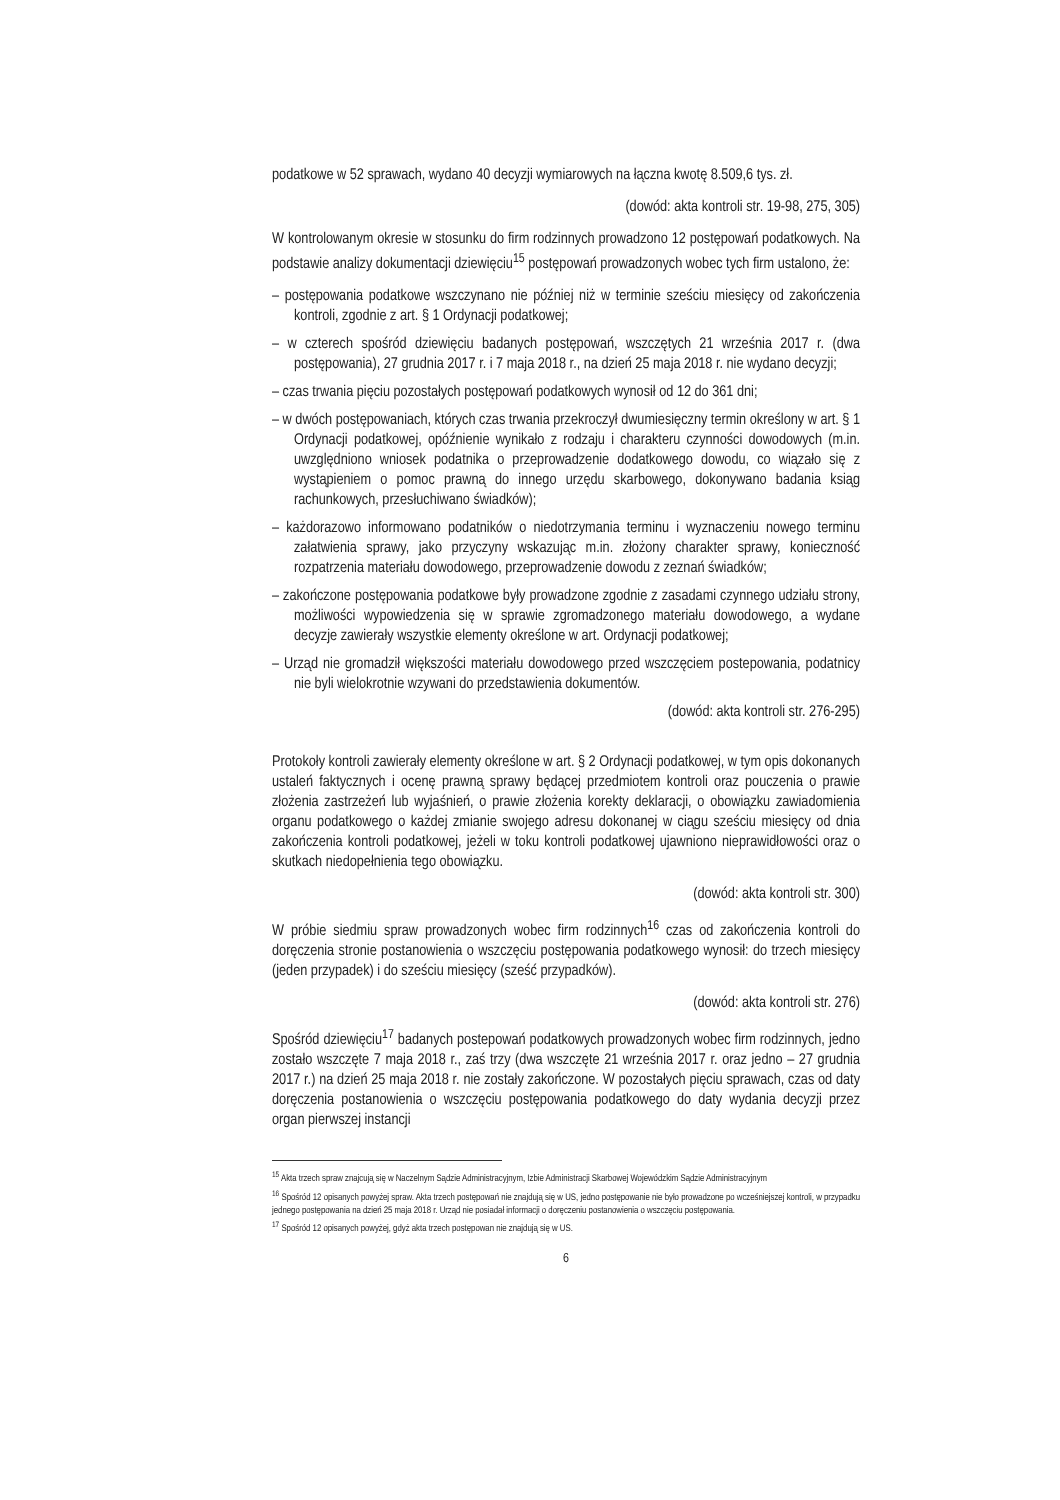podatkowe w 52 sprawach, wydano 40 decyzji wymiarowych na łączna kwotę 8.509,6 tys. zł.
(dowód: akta kontroli str. 19-98, 275, 305)
W kontrolowanym okresie w stosunku do firm rodzinnych prowadzono 12 postępowań podatkowych. Na podstawie analizy dokumentacji dziewięciu<sup>15</sup> postępowań prowadzonych wobec tych firm ustalono, że:
– postępowania podatkowe wszczynano nie później niż w terminie sześciu miesięcy od zakończenia kontroli, zgodnie z art. § 1 Ordynacji podatkowej;
– w czterech spośród dziewięciu badanych postępowań, wszczętych 21 września 2017 r. (dwa postępowania), 27 grudnia 2017 r. i 7 maja 2018 r., na dzień 25 maja 2018 r. nie wydano decyzji;
– czas trwania pięciu pozostałych postępowań podatkowych wynosił od 12 do 361 dni;
– w dwóch postępowaniach, których czas trwania przekroczył dwumiesięczny termin określony w art. § 1 Ordynacji podatkowej, opóźnienie wynikało z rodzaju i charakteru czynności dowodowych (m.in. uwzględniono wniosek podatnika o przeprowadzenie dodatkowego dowodu, co wiązało się z wystąpieniem o pomoc prawną do innego urzędu skarbowego, dokonywano badania ksiąg rachunkowych, przesłuchiwano świadków);
– każdorazowo informowano podatników o niedotrzymania terminu i wyznaczeniu nowego terminu załatwienia sprawy, jako przyczyny wskazując m.in. złożony charakter sprawy, konieczność rozpatrzenia materiału dowodowego, przeprowadzenie dowodu z zeznań świadków;
– zakończone postępowania podatkowe były prowadzone zgodnie z zasadami czynnego udziału strony, możliwości wypowiedzenia się w sprawie zgromadzonego materiału dowodowego, a wydane decyzje zawierały wszystkie elementy określone w art. Ordynacji podatkowej;
– Urząd nie gromadził większości materiału dowodowego przed wszczęciem postepowania, podatnicy nie byli wielokrotnie wzywani do przedstawienia dokumentów.
(dowód: akta kontroli str. 276-295)
Protokoły kontroli zawierały elementy określone w art. § 2 Ordynacji podatkowej, w tym opis dokonanych ustaleń faktycznych i ocenę prawną sprawy będącej przedmiotem kontroli oraz pouczenia o prawie złożenia zastrzeżeń lub wyjaśnień, o prawie złożenia korekty deklaracji, o obowiązku zawiadomienia organu podatkowego o każdej zmianie swojego adresu dokonanej w ciągu sześciu miesięcy od dnia zakończenia kontroli podatkowej, jeżeli w toku kontroli podatkowej ujawniono nieprawidłowości oraz o skutkach niedopełnienia tego obowiązku.
(dowód: akta kontroli str. 300)
W próbie siedmiu spraw prowadzonych wobec firm rodzinnych<sup>16</sup> czas od zakończenia kontroli do doręczenia stronie postanowienia o wszczęciu postępowania podatkowego wynosił: do trzech miesięcy (jeden przypadek) i do sześciu miesięcy (sześć przypadków).
(dowód: akta kontroli str. 276)
Spośród dziewięciu<sup>17</sup> badanych postepowań podatkowych prowadzonych wobec firm rodzinnych, jedno zostało wszczęte 7 maja 2018 r., zaś trzy (dwa wszczęte 21 września 2017 r. oraz jedno – 27 grudnia 2017 r.) na dzień 25 maja 2018 r. nie zostały zakończone. W pozostałych pięciu sprawach, czas od daty doręczenia postanowienia o wszczęciu postępowania podatkowego do daty wydania decyzji przez organ pierwszej instancji
<sup>15</sup> Akta trzech spraw znajcują się w Naczelnym Sądzie Administracyjnym, Izbie Administracji Skarbowej Wojewódzkim Sądzie Administracyjnym
<sup>16</sup> Spośród 12 opisanych powyżej spraw. Akta trzech postępowań nie znajdują się w US, jedno postępowanie nie było prowadzone po wcześniejszej kontroli, w przypadku jednego postępowania na dzień 25 maja 2018 r. Urząd nie posiadał informacji o doręczeniu postanowienia o wszczęciu postępowania.
<sup>17</sup> Spośród 12 opisanych powyżej, gdyż akta trzech postępowan nie znajdują się w US.
6